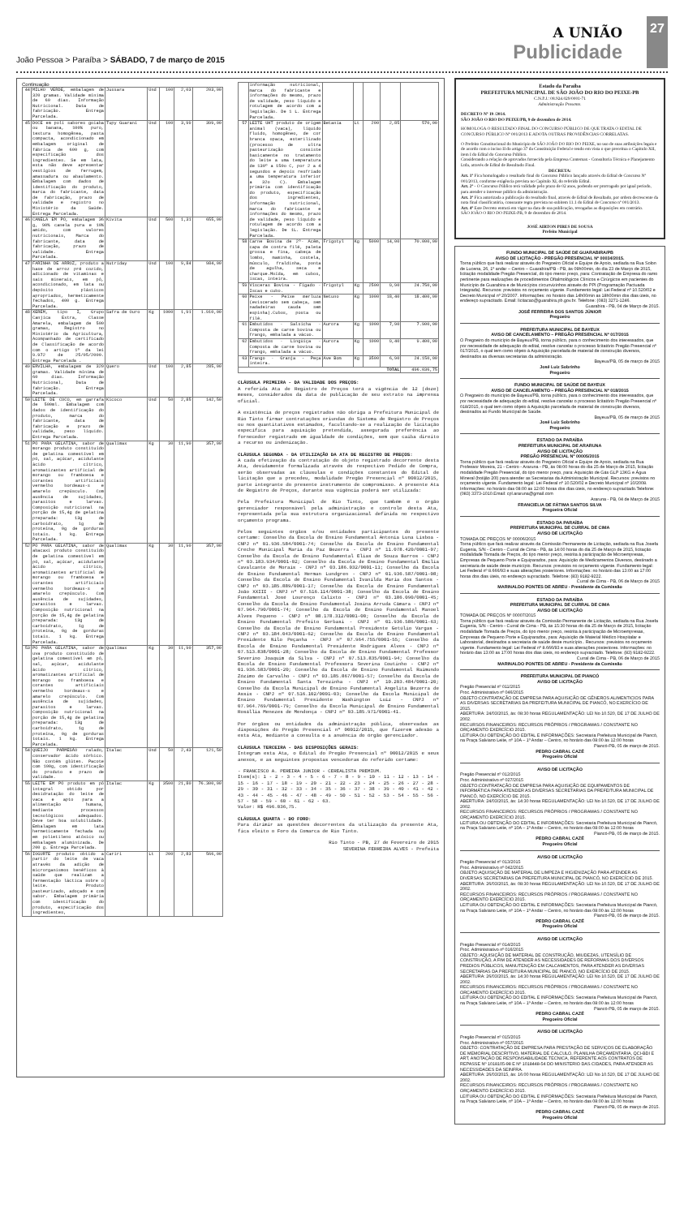João Pessoa > Paraíba > SÁBADO, 7 de março de 2015
A UNIÃO
Publicidade
27
Continuação
| 44 | MILHO VERDE, embalagem de 320 gramas. Validade mínima de 60 dias. Informação Nutricional. Data de fabricação. Entrega Parcelada. | Jussara | Und | 100 | 2,03 | 203,00 |
| 45 | DOCE em poli sabores goiaba ou banana, 100% puro, textura homogênea, pasta compacta, acondicionado em embalagem original de fábrica de 600 g, com especificação dos ingredientes. Se em lata, esta não deve apresentar vestígios de ferrugem, amassadura ou abaulamento. Embalagem com dados de identificação do produto, marca do fabricante, data de fabricação, prazo de validade e registro no Ministério da Saúde. Entrega Parcelada. | Tupy Guarani | Und | 100 | 3,99 | 399,00 |
| 46 | CANELA EM PÓ, embalagem 36 g, 90% canela pura e 10% amido, com valores nutricionais, Marca do fabricante, data de fabricação, prazo de validade. Entrega Parcelada. | Kivita | Und | 500 | 1,31 | 655,00 |
| 47 | FARINHA DE ARROZ, produto a base de arroz pré cozido, adicionado de vitaminas e sais minerais, em pó, acondicionado, em lata ou depósito plásticos apropriados, hermeticamente fechados, 400 g. Entrega Parcelada. | Nutriday | Und | 100 | 9,84 | 984,00 |
| 48 | XERÉM, tipo I, Grupo Canjica Extra, Classe Amarela, embalagem de 500 gramas, Registro no Ministério da Agricultura, Acompanhado de certificado de Classificação de acordo com o artigo 1º da lei 9.972 de 25/05/2000. Entrega Parcelada . | Safra de Ouro | Kg | 1000 | 1,91 | 1.910,00 |
| 49 | ERVILHA, embalagem de 320 gramas. Validade mínima de 60 dias. Informação Nutricional, Data de fabricação. Entrega Parcelada. | Quero | Und | 100 | 2,85 | 285,00 |
| 50 | LEITE DE COCO, em garrafa de 500ml. Embalagem com dados de identificação do produto, marca do fabricante, data de fabricação e prazo de validade, peso líquido. Entrega Parcelada. | Kicoco | Und | 50 | 2,85 | 142,50 |
| 51 | PÓ PARA GELATINA, sabor de morango produto constituído de gelatina comestível em pó, sal, açúcar, acidulante ácido cítrico, aromatizantes artificial de morango ou framboesa e corantes artificiais vermelho bordeaux-s e amarelo crepúsculo. Com ausência de sujidades, parasitos e larvas. Composição nutricional na porção de 15,4g de gelatina preparada: 13g de carboidrato, 1g de proteína, 0g de gorduras totais. 1 kg. Entrega Parcelada. | Qualimax | Kg | 30 | 11,90 | 357,00 |
| 52 | PÓ PARA GELATINA, sabor de abacaxi produto constituído de gelatina comestível em pó, sal, açúcar, acidulante ácido cítrico, aromatizantes artificial de morango ou framboesa e corantes artificiais vermelho bordeaux-s e amarelo crepúsculo. Com ausência de sujidades, parasitos e larvas. Composição nutricional na porção de 15,4g de gelatina preparada: 13g de carboidrato, 1g de proteína, 0g de gorduras totais. 1 kg. Entrega Parcelada. | Qualimax | Kg | 30 | 11,90 | 357,00 |
| 53 | PÓ PARA GELATINA, sabor de uva produto constituído de gelatina comestível em pó, sal, açúcar, acidulante ácido cítrico, aromatizantes artificial de morango ou framboesa e corantes artificiais vermelho bordeaux-s e amarelo crepúsculo. Com ausência de sujidades, parasitos e larvas. Composição nutricional na porção de 15,4g de gelatina preparada: 13g de carboidrato, 1g de proteína, 0g de gorduras totais. 1 kg. Entrega Parcelada. | Qualimax | Kg | 30 | 11,90 | 357,00 |
| 54 | QUEIJO PARMESÃO ralado, conservador ácido sórbico. Não contém glúten. Pacote com 100g, com identificação do produto e prazo de validade. | Italac | Und | 50 | 2,43 | 121,50 |
| 55 | LEITE EM PÓ produto em pó integral obtido por desidratação do leite de vaca e apto para a alimentação humana, mediante processos tecnológicos adequados. Deve ter boa solubilidade. Embalagem em lata hermeticamente fechada ou em polietileno atóxico ou embalagem aluminizada. De 200 g. Entrega Parcelada. | Italac | Kg | 3500 | 21,80 | 76.300,00 |
| 56 | IOGURTE produto obtido a partir do leite de vaca através da adição de microrganismos benéficos à saúde que realizam a fermentação láctica sobre o leite. Produto pasteurizado, adoçado e com sabor. Embalagem primária com identificação do produto, especificação dos ingredientes, | Cariri | Lt | 200 | 2,83 | 566,00 |
| | informação nutricional, marca do fabricante e informações do mesmo, prazo de validade, peso líquido e rotulagem de acordo com a legislação. De 1 L. Entrega Parcelada. | | | | | |
| 57 | LEITE UHT produto de origem animal (vaca), líquido fluido, homogêneo, de cor branca opaca, esterilizado (processo de ultra pasteurização consiste basicamente no tratamento do leite a uma temperatura de 130º a 150o C, por 2 a 4 segundos e depois resfriado a uma temperatura inferior a 32o C). Embalagem primária com identificação do produto, especificação dos ingredientes, informação nutricional, marca do fabricante e informações do mesmo, prazo de validade, peso líquido e rotulagem de acordo com a legislação. De 1L. Entrega Parcelada. | Betania | Lt | 200 | 2,85 | 570,00 |
| 58 | Carne Bovina de 2ª- Acém, capa de contra filé, paleta grossa e fina, cabeça de lombo, maminha, costela, músculo, fraldinha, ponta de agulha, seca e charque.Moída, em cubos, iscas, inteira. | Frigotyl | Kg | 5000 | 14,00 | 70.000,00 |
| 59 | Vísceras Bovina - Fígado - Iscas e cubo. | Frigotyl | Kg | 2500 | 9,90 | 24.750,00 |
| 60 | Peixe - Peixe merluza (eviscerado sem cabeça, sem nadadeiras cauda sem espinha).Cubos, posta ou filé. | Netuno | Kg | 1000 | 18,40 | 18.400,00 |
| 61 | Embutidos - Salsicha - Composta de carne bovina ou frango, embalada a vácuo. | Aurora | Kg | 1000 | 7,90 | 7.900,00 |
| 62 | Embutidos - Lingüiça - Composta de carne bovina ou frango, embalada a vácuo. | Aurora | Kg | 1000 | 9,40 | 9.400,00 |
| 63 | Frango - Granja - Peça inteira. | Ave Bom | Kg | 3500 | 6,90 | 24.150,00 |
| TOTAL | | | | | | 496.036,75 |
CLÁUSULA PRIMEIRA - DA VALIDADE DOS PREÇOS:
A referida Ata de Registro de Preços terá a vigência de 12 (doze) meses, considerados da data de publicação de seu extrato na imprensa oficial.
A existência de preços registrados não obriga a Prefeitura Municipal de Rio Tinto firmar contratações oriundas do Sistema de Registro de Preços ou nos quantitativos estimados, facultando-se a realização de licitação específica para aquisição pretendida, assegurada preferência ao fornecedor registrado em igualdade de condições, sem que caiba direito a recurso ou indenização.
CLÁUSULA SEGUNDA - DA UTILIZAÇÃO DA ATA DE REGISTRO DE PREÇOS:
A cada efetivação da contratação do objeto registrado decorrente desta Ata, devidamente formalizada através do respectivo Pedido de Compra, serão observadas as cláusulas e condições constantes do Edital de licitação que a precedeu, modalidade Pregão Presencial nº 00012/2015, parte integrante do presente instrumento de compromisso. A presente Ata de Registro de Preços, durante sua vigência poderá ser utilizada:
Pela Prefeitura Municipal de Rio Tinto, que também é o órgão gerenciador responsável pela administração e controle desta Ata, representada pela sua estrutura organizacional definida no respectivo orçamento programa.
Pelos seguintes órgãos e/ou entidades participantes do presente certame: Conselho da Escola de Ensino Fundamental Antonia Luna Lisboa - CNPJ nº 01.936.584/0001-74; Conselho da Escola de Ensino Fundamental Creche Municipal Maria da Paz Bezerra - CNPJ nº 11.078.420/0001-07; Conselho da Escola de Ensino Fundamental Elias de Souza Barros - CNPJ nº 03.183.934/0001-02; Conselho da Escola de Ensino Fundamental Emília Cavalcante de Morais - CNPJ nº 03.186.032/0001-11; Conselho da Escola de Ensino Fundamental Herman Lundgren - CNPJ nº 01.936.587/0001-08; Conselho da Escola de Ensino Fundamental Ivanilda Maria dos Santos - CNPJ nº 03.185.889/0001-17; Conselho da Escola de Ensino Fundamental João XXIII - CNPJ nº 07.516.114/0001-38; Conselho da Escola de Ensino Fundamental José Lourenço Calixto - CNPJ nº 03.186.090/0001-45; Conselho da Escola de Ensino Fundamental Josina Arruda Câmara - CNPJ nº 07.964.790/0001-74; Conselho da Escola de Ensino Fundamental Manoel Alves Pequeno - CNPJ nº 08.178.312/0001-00; Conselho da Escola de Ensino Fundamental Prefeito Gerbasi - CNPJ nº 01.936.586/0001-63; Conselho da Escola de Ensino Fundamental Presidente Getúlio Vargas - CNPJ nº 03.184.043/0001-62; Conselho da Escola de Ensino Fundamental Presidente Nilo Peçanha - CNPJ nº 07.964.755/0001-55; Conselho da Escola de Ensino Fundamental Presidente Rodrigues Alves - CNPJ nº 07.513.838/0001-28; Conselho da Escola de Ensino Fundamental Professor Severino Joaquim da Silva - CNPJ nº 07.513.835/0001-94; Conselho da Escola de Ensino Fundamental Professora Severina Coutinho - CNPJ nº 01.936.583/0001-20; Conselho da Escola de Ensino Fundamental Raimundo Zózimo de Carvalho - CNPJ nº 03.185.867/0001-57; Conselho da Escola de Ensino Fundamental Santa Terezinha - CNPJ nº 10.203.484/0001-20; Conselho da Escola Municipal de Ensino Fundamental Angelita Bezerra de Assis - CNPJ nº 07.516.102/0001-03; Conselho da Escola Municipal de Ensino Fundamental Presidente Washington Luiz - CNPJ nº 07.964.769/0001-79; Conselho da Escola Municipal de Ensino Fundamental Rosállia Menezes de Mendonça - CNPJ nº 03.185.971/0001-41.
Por órgãos ou entidades da administração pública, observadas as disposições do Pregão Presencial nº 00012/2015, que fizerem adesão a esta Ata, mediante a consulta e a anuência do órgão gerenciador.
CLÁUSULA TERCEIRA - DAS DISPOSIÇÕES GERAIS:
Integram esta Ata, o Edital do Pregão Presencial nº 00012/2015 e seus anexos, e as seguintes propostas vencedoras do referido certame:
- FRANCISCO A. PEREIRA JUNIOR - CEREALISTA PREMIUM.
Item(s): 1 - 2 - 3 - 4 - 5 - 6 - 7 - 8 - 9 - 10 - 11 - 12 - 13 - 14 - 15 - 16 - 17 - 18 - 19 - 20 - 21 - 22 - 23 - 24 - 25 - 26 - 27 - 28 - 29 - 30 - 31 - 32 - 33 - 34 - 35 - 36 - 37 - 38 - 39 - 40 - 41 - 42 - 43 - 44 - 45 - 46 - 47 - 48 - 49 - 50 - 51 - 52 - 53 - 54 - 55 - 56 - 57 - 58 - 59 - 60 - 61 - 62 - 63.
Valor: R$ 496.036,75.
CLÁUSULA QUARTA - DO FORO:
Para dirimir as questões decorrentes da utilização da presente Ata, fica eleito o Foro da Comarca de Rio Tinto.
Rio Tinto - PB, 27 de Fevereiro de 2015
SEVERINA FERREIRA ALVES - Prefeita
Estado da Paraíba
PREFEITURA MUNICIPAL DE SÃO JOÃO DO RIO DO PEIXE-PB
C.N.P.J.: 08.924.029/0001-71
Administração Presente.
DECRETO Nº 19 /2014.
SÃO JOÃO O RIO DO PEIXE/PB, 9 de dezembro de 2014.
HOMOLOGA O RESULTADO FINAL DO CONCURSO PÚBLICO DE QUE TRATA O EDITAL DE CONCURSO PÚBLICO Nº 001/2013 E ADOTA OUTRAS PROVIDÊNCIAS CORRELATAS.
O Prefeito Constitucional do Município de SÃO JOÃO DO RIO DO PEIXE, no uso de suas atribuições legais e de acordo com o inciso II do artigo 37 da Constituição Federal e tendo em vista o que preceitua o Capítulo XII, item I do Edital do Concurso Público.
Considerando a relação de aprovados fornecida pela Empresa Contemax - Consultoria Técnica e Planejamento Ltda, através de Edital de Resultado Final.
DECRETA:
Art. 1º Fica homologado o resultado final do Concurso Público lançado através do Edital de Concurso Nº 001/2013, conforme exigência prevista no Capítulo XI, do referido Edital.
Art. 2º - O Concurso Público terá validade pelo prazo de 02 anos, podendo ser prorrogado por igual período, para atender o interesse público da administração.
Art. 3º Fica autorizada a publicação do resultado final, através de Edital de Resultado, por ordem decrescente da nota final classificatória, consoante regra prevista no subitem 11.1 do Edital de Concurso nº 001/2013.
Art. 4º Este Decreto entrará em vigor na data de sua publicação, revogadas as disposições em contrário.
SÃO JOÃO O RIO DO PEIXE-PB, 9 de dezembro de 2014.
JOSÉ AIRTON PIRES DE SOUSA
Prefeito Municipal
FUNDO MUNICIPAL DE SAÚDE DE GUARABIRA/PB
AVISO DE LICITAÇÃO - PREGÃO PRESENCIAL Nº 00034/2015.
Torna público que fará realizar através do Pregoeiro Oficial e Equipe de Apoio, sediada na Rua Solon de Lucena, 26, 1º andar – Centro – Guarabira/PB - PB, às 09h00min, do dia 23 de Março de 2015, licitação modalidade Pregão Presencial, do tipo menor preço, para: Contratação de Empresa do ramo pertinente para realizações de procedimentos Oftalmológicos Clínicos e Cirúrgicos em pacientes do Município de Guarabira e de Municípios circunvizinhos através do PPI (Programação Pactuada Integrada). Recursos: previstos no orçamento vigente. Fundamento legal: Lei Federal nº 10.520/02 e Decreto Municipal nº 20/2007. Informações: no horário das 14h00min as 18h00min dos dias úteis, no endereço supracitado. Email: licitacao@guarabira.pb.gov.br. Telefone: (083) 3271-1246.
Guarabira - PB, 04 de Março de 2015.
JOSÉ FERREIRA DOS SANTOS JÚNIOR
Pregoeiro
PREFEITURA MUNICIPAL DE BAYEUX
AVISO DE CANCELAMENTO – PREGÃO PRESENCIAL Nº 017/2015
O Pregoeiro do município de Bayeux/PB, torna público, para o conhecimento dos interessados, que por necessidade de adequação do edital, resolve cancelar o processo licitatório Pregão Presencial nº 017/2015, o qual tem como objeto à Aquisição parcelada de material de construção diversos, destinados as diversas secretarias da administração.
Bayeux/PB, 05 de março de 2015
José Luiz Sobrinho
Pregoeiro
FUNDO MUNICIPAL DE SAÚDE DE BAYEUX
AVISO DE CANCELAMENTO – PREGÃO PRESENCIAL Nº 018/2015
O Pregoeiro do município de Bayeux/PB, torna público, para o conhecimento dos interessados, que por necessidade de adequação do edital, resolve cancelar o processo licitatório Pregão Presencial nº 018/2015, o qual tem como objeto à Aquisição parcelada de material de construção diversos, destinados ao Fundo Municipal de Saúde.
Bayeux/PB, 05 de março de 2015
José Luiz Sobrinho
Pregoeiro
ESTADO DA PARAÍBA
PREFEITURA MUNICIPAL DE ARARUNA
AVISO DE LICITAÇÃO
PREGÃO PRESENCIAL Nº 00005/2015
Torna público que fará realizar através do Pregoeiro Oficial e Equipe de Apoio, sediada na Rua Professor Moreira, 21 - Centro - Araruna - PB, às 08:00 horas do dia 25 de Março de 2015, licitação modalidade Pregão Presencial, do tipo menor preço, para: Aquisição de Gás GLP 13KG e Água Mineral (botijão 20l) para atender as Secretarias da Administração Municipal. Recursos: previstos no orçamento vigente. Fundamento legal: Lei Federal nº 10.520/02 e Decreto Municipal nº 10/2008. Informações: no horário das 08:00 as 12:00 horas dos dias úteis, no endereço supracitado.Telefone: (083) 3373-1010.Email: cpl.araruna@gmail.com
Araruna - PB, 04 de Março de 2015
FRANCIELIA DE FÁTIMA SANTOS SILVA
Pregoeira Oficial
ESTADO DA PARAÍBA
PREFEITURA MUNICIPAL DE CURRAL DE CIMA
AVISO DE LICITAÇÃO
TOMADA DE PREÇOS Nº 00006/2015
Torna público que fará realizar através da Comissão Permanente de Licitação, sediada na Rua Josefa Eugenia, S/N - Centro - Curral de Cima - PB, às 14:00 horas do dia 25 de Março de 2015, licitação modalidade Tomada de Preços, do tipo menor preço, restrita à participação de Microempresas, Empresas de Pequeno Porte e Equiparados, para: Aquisição de Medicamentos Diversos, destinado a secretaria de saúde deste município. Recursos: previstos no orçamento vigente. Fundamento legal: Lei Federal nº 8.666/93 e suas alterações posteriores. Informações: no horário das 13:00 as 17:00 horas dos dias úteis, no endereço supracitado. Telefone: (83) 9182-9222.
Curral de Cima - PB, 06 de Março de 2015
MARINALDO PONTES DE ABREU - Presidente da Comissão
ESTADO DA PARAÍBA
PREFEITURA MUNICIPAL DE CURRAL DE CIMA
AVISO DE LICITAÇÃO
TOMADA DE PREÇOS Nº 00007/2015
Torna público que fará realizar através da Comissão Permanente de Licitação, sediada na Rua Josefa Eugenia, S/N - Centro - Curral de Cima - PB, às 15:30 horas do dia 25 de Março de 2015, licitação modalidade Tomada de Preços, do tipo menor preço, restrita à participação de Microempresas, Empresas de Pequeno Porte e Equiparados, para: Aquisição de Material Médico Hospitalar e Laboratorial, destinados a secretaria de saúde deste município.. Recursos: previstos no orçamento vigente. Fundamento legal: Lei Federal nº 8.666/93 e suas alterações posteriores. Informações: no horário das 13:00 as 17:00 horas dos dias úteis, no endereço supracitado. Telefone: (83) 9182-9222.
Curral de Cima - PB, 06 de Março de 2015
MARINALDO PONTES DE ABREU - Presidente da Comissão
PREFEITURA MUNICIPAL DE PIANCÓ
AVISO DE LICITAÇÃO
Pregão Presencial nº 011/2015
Proc. Administrativo nº 046/2015
OBJETO:CONTRATAÇÃO DE EMPRESA PARA AQUISIÇÃO DE GÊNEROS ALIMENTICIOS PARA AS DIVERSAS SECRETARIAS DA PREFEITURA MUNICIPAL DE PIANCÓ, NO EXERCÍCIO DE 2015.
ABERTURA: 24/03/2015, às: 08:30 horas REGULAMENTAÇÃO: LEI No 10.520, DE 17 DE JULHO DE 2002.
RECURSOS FINANCEIROS: RECURSOS PRÓPRIOS / PROGRAMAS / CONSTANTE NO ORÇAMENTO EXERCÍCIO 2015.
LEITURA OU OBTENÇÃO DO EDITAL E INFORMAÇÕES: Secretaria Prefeitura Municipal de Piancó, na Praça Salviano Leite, nº 10A – 1º Andar – Centro, no horário das 08:00 às 12:00 horas
Piancó-PB, 05 de março de 2015.
PEDRO CABRAL CAZÉ
Pregoeiro Oficial
AVISO DE LICITAÇÃO
Pregão Presencial nº 012/2015
Proc. Administrativo nº 027/2015
OBJETO:CONTRATAÇÃO DE EMPRESA PARA AQUISIÇÃO DE EQUIPAMENTOS DE INFORMÁTICA PARA ATENDER AS DIVERSAS SECRETARIAS DA PREFEITURA MUNICIPAL DE PIANCÓ, NO EXERCÍCIO DE 2015.
ABERTURA: 24/03/2015, às: 14:30 horas REGULAMENTAÇÃO: LEI No 10.520, DE 17 DE JULHO DE 2002.
RECURSOS FINANCEIROS: RECURSOS PRÓPRIOS / PROGRAMAS / CONSTANTE NO ORÇAMENTO EXERCÍCIO 2015.
LEITURA OU OBTENÇÃO DO EDITAL E INFORMAÇÕES: Secretaria Prefeitura Municipal de Piancó, na Praça Salviano Leite, nº 10A – 1º Andar – Centro, no horário das 08:00 às 12:00 horas
Piancó-PB, 05 de março de 2015.
PEDRO CABRAL CAZÉ
Pregoeiro Oficial
AVISO DE LICITAÇÃO
Pregão Presencial nº 013/2015
Proc. Administrativo nº 042/2015
OBJETO:AQUISIÇÃO DE MATERIAL DE LIMPEZA E HIGIENIZAÇÃO PARA ATENDER AS DIVERSAS SECRETARIAS DA PREFEITURA MUNICIPAL DE PIANCÓ, NO EXERCÍCIO DE 2015.
ABERTURA: 26/03/2015, às: 08:30 horas REGULAMENTAÇÃO: LEI No 10.520, DE 17 DE JULHO DE 2002.
RECURSOS FINANCEIROS: RECURSOS PRÓPRIOS / PROGRAMAS / CONSTANTE NO ORÇAMENTO EXERCÍCIO 2015.
LEITURA OU OBTENÇÃO DO EDITAL E INFORMAÇÕES: Secretaria Prefeitura Municipal de Piancó, na Praça Salviano Leite, nº 10A – 1º Andar – Centro, no horário das 08:00 às 12:00 horas
Piancó-PB, 05 de março de 2015.
PEDRO CABRAL CAZÉ
Pregoeiro Oficial
AVISO DE LICITAÇÃO
Pregão Presencial nº 014/2015
Proc. Administrativo nº 016/2015
OBJETO: AQUISIÇÃO DE MATERIAL DE CONSTRUÇÃO, MIUDEZAS, UTENSÍLIO DE CONSTRUÇÃO, A FIM DE ATENDER AS NECESSIDADES DE REFORMAS DOS DIVERSOS PREDIOS PÚBLICOS, MANUTENÇÃO EM CALCAMENTOS, PARA ATENDER AS DIVERSAS SECRETARIAS DA PREFEITURA MUNICIPAL DE PIANCÓ, NO EXERCÍCIO DE 2015.
ABERTURA: 26/03/2015, às: 14:30 horas REGULAMENTAÇÃO: LEI No 10.520, DE 17 DE JULHO DE 2002.
RECURSOS FINANCEIROS: RECURSOS PRÓPRIOS / PROGRAMAS / CONSTANTE NO ORÇAMENTO EXERCÍCIO 2015.
LEITURA OU OBTENÇÃO DO EDITAL E INFORMAÇÕES: Secretaria Prefeitura Municipal de Piancó, na Praça Salviano Leite, nº 10A – 1º Andar – Centro, no horário das 08:00 às 12:00 horas
Piancó-PB, 05 de março de 2015.
PEDRO CABRAL CAZÉ
Pregoeiro Oficial
AVISO DE LICITAÇÃO
Pregão Presencial nº 015/2015
Proc. Administrativo nº 057/2015
OBJETO: CONTRATAÇÃO DE EMPRESA PARA PRESTAÇÃO DE SERVIÇOS DE ELABORAÇÃO DE MEMORIAL DESCRITIVO, MATERIAL DE CALCULO, PLANILHA ORÇAMENTARIA, QCI-BDI E ART, ANOTAÇÃO DE RESPONSABILIDADE TECNICA, REFERENTE AOS CONTRATOS DE REPASSE Nº 1018105-98 E Nº 1018448-54 DO MINISTERIO DAS CIDADES, PARA ATENDER AS NECESSIDADES DA SEINFRA.
ABERTURA: 26/03/2015, às: 16:00 horas REGULAMENTAÇÃO: LEI No 10.520, DE 17 DE JULHO DE 2002.
RECURSOS FINANCEIROS: RECURSOS PRÓPRIOS / PROGRAMAS / CONSTANTE NO ORÇAMENTO EXERCÍCIO 2015.
LEITURA OU OBTENÇÃO DO EDITAL E INFORMAÇÕES: Secretaria Prefeitura Municipal de Piancó, na Praça Salviano Leite, nº 10A – 1º Andar – Centro, no horário das 08:00 às 12:00 horas
Piancó-PB, 05 de março de 2015.
PEDRO CABRAL CAZÉ
Pregoeiro Oficial